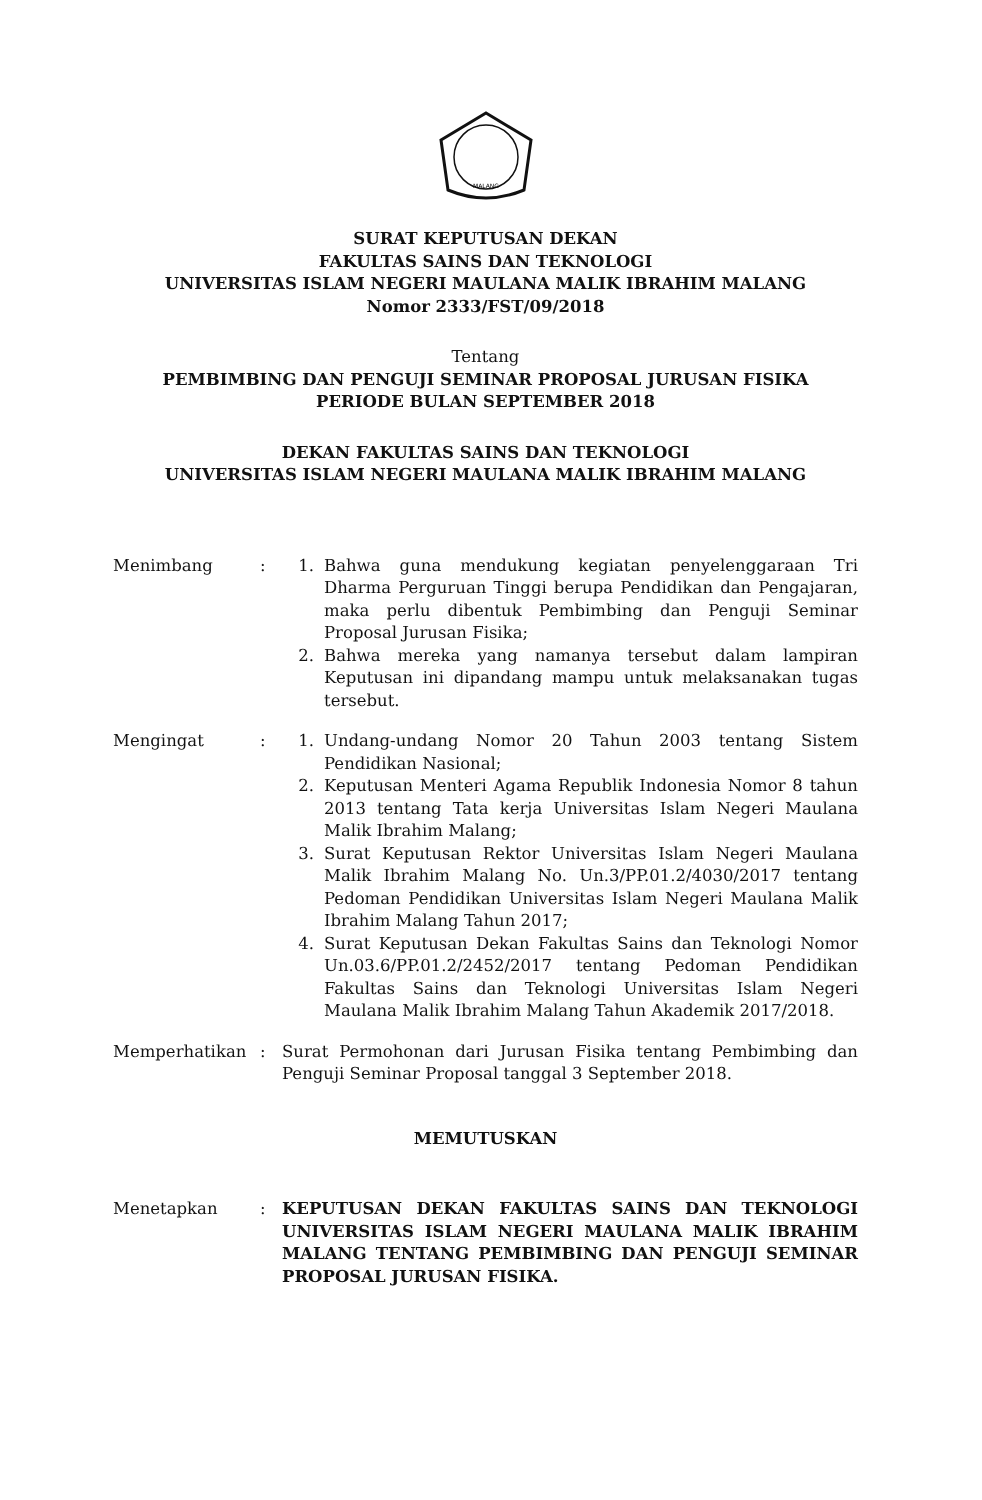MALANG
SURAT KEPUTUSAN DEKAN
FAKULTAS SAINS DAN TEKNOLOGI
UNIVERSITAS ISLAM NEGERI MAULANA MALIK IBRAHIM MALANG
Nomor 2333/FST/09/2018
Tentang
PEMBIMBING DAN PENGUJI SEMINAR PROPOSAL JURUSAN FISIKA
PERIODE BULAN SEPTEMBER 2018
DEKAN FAKULTAS SAINS DAN TEKNOLOGI
UNIVERSITAS ISLAM NEGERI MAULANA MALIK IBRAHIM MALANG
Menimbang : 1. Bahwa guna mendukung kegiatan penyelenggaraan Tri Dharma Perguruan Tinggi berupa Pendidikan dan Pengajaran, maka perlu dibentuk Pembimbing dan Penguji Seminar Proposal Jurusan Fisika;
2. Bahwa mereka yang namanya tersebut dalam lampiran Keputusan ini dipandang mampu untuk melaksanakan tugas tersebut.
Mengingat : 1. Undang-undang Nomor 20 Tahun 2003 tentang Sistem Pendidikan Nasional;
2. Keputusan Menteri Agama Republik Indonesia Nomor 8 tahun 2013 tentang Tata kerja Universitas Islam Negeri Maulana Malik Ibrahim Malang;
3. Surat Keputusan Rektor Universitas Islam Negeri Maulana Malik Ibrahim Malang No. Un.3/PP.01.2/4030/2017 tentang Pedoman Pendidikan Universitas Islam Negeri Maulana Malik Ibrahim Malang Tahun 2017;
4. Surat Keputusan Dekan Fakultas Sains dan Teknologi Nomor Un.03.6/PP.01.2/2452/2017 tentang Pedoman Pendidikan Fakultas Sains dan Teknologi Universitas Islam Negeri Maulana Malik Ibrahim Malang Tahun Akademik 2017/2018.
Memperhatikan : Surat Permohonan dari Jurusan Fisika tentang Pembimbing dan Penguji Seminar Proposal tanggal 3 September 2018.
MEMUTUSKAN
Menetapkan : KEPUTUSAN DEKAN FAKULTAS SAINS DAN TEKNOLOGI UNIVERSITAS ISLAM NEGERI MAULANA MALIK IBRAHIM MALANG TENTANG PEMBIMBING DAN PENGUJI SEMINAR PROPOSAL JURUSAN FISIKA.